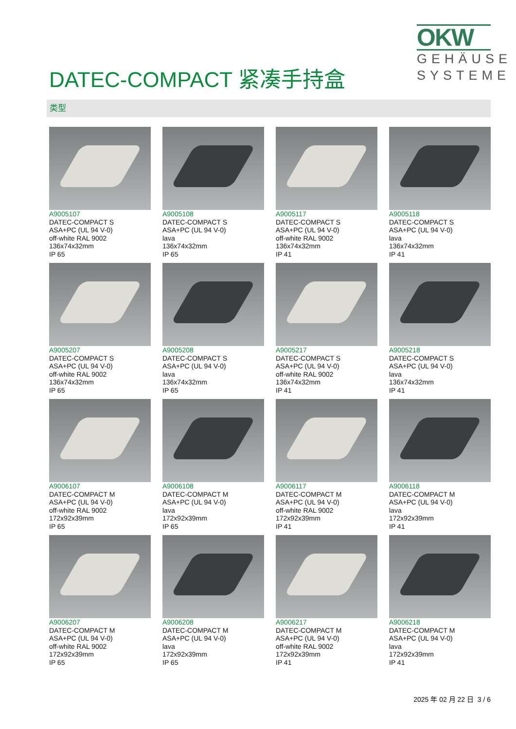DATEC-COMPACT 紧凑手持盒
OKW
GEHÄUSE
SYSTEME
类型
A9005107
DATEC-COMPACT S
ASA+PC (UL 94 V-0)
off-white RAL 9002
136x74x32mm
IP 65
A9005108
DATEC-COMPACT S
ASA+PC (UL 94 V-0)
lava
136x74x32mm
IP 65
A9005117
DATEC-COMPACT S
ASA+PC (UL 94 V-0)
off-white RAL 9002
136x74x32mm
IP 41
A9005118
DATEC-COMPACT S
ASA+PC (UL 94 V-0)
lava
136x74x32mm
IP 41
A9005207
DATEC-COMPACT S
ASA+PC (UL 94 V-0)
off-white RAL 9002
136x74x32mm
IP 65
A9005208
DATEC-COMPACT S
ASA+PC (UL 94 V-0)
lava
136x74x32mm
IP 65
A9005217
DATEC-COMPACT S
ASA+PC (UL 94 V-0)
off-white RAL 9002
136x74x32mm
IP 41
A9005218
DATEC-COMPACT S
ASA+PC (UL 94 V-0)
lava
136x74x32mm
IP 41
A9006107
DATEC-COMPACT M
ASA+PC (UL 94 V-0)
off-white RAL 9002
172x92x39mm
IP 65
A9006108
DATEC-COMPACT M
ASA+PC (UL 94 V-0)
lava
172x92x39mm
IP 65
A9006117
DATEC-COMPACT M
ASA+PC (UL 94 V-0)
off-white RAL 9002
172x92x39mm
IP 41
A9006118
DATEC-COMPACT M
ASA+PC (UL 94 V-0)
lava
172x92x39mm
IP 41
A9006207
DATEC-COMPACT M
ASA+PC (UL 94 V-0)
off-white RAL 9002
172x92x39mm
IP 65
A9006208
DATEC-COMPACT M
ASA+PC (UL 94 V-0)
lava
172x92x39mm
IP 65
A9006217
DATEC-COMPACT M
ASA+PC (UL 94 V-0)
off-white RAL 9002
172x92x39mm
IP 41
A9006218
DATEC-COMPACT M
ASA+PC (UL 94 V-0)
lava
172x92x39mm
IP 41
2025 年 02 月 22 日 3 / 6